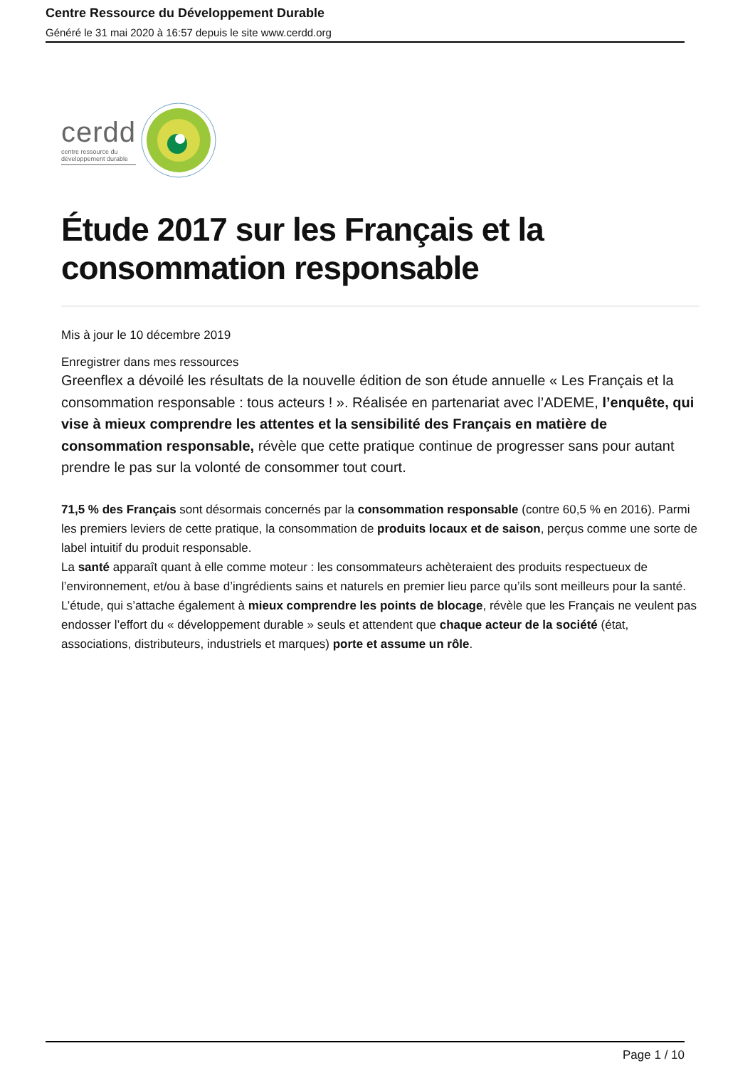Centre Ressource du Développement Durable
Généré le 31 mai 2020 à 16:57 depuis le site www.cerdd.org
cerdd
centre ressource du
développement durable
Étude 2017 sur les Français et la consommation responsable
Mis à jour le 10 décembre 2019
Enregistrer dans mes ressources
Greenflex a dévoilé les résultats de la nouvelle édition de son étude annuelle « Les Français et la consommation responsable : tous acteurs ! ». Réalisée en partenariat avec l’ADEME, l’enquête, qui vise à mieux comprendre les attentes et la sensibilité des Français en matière de consommation responsable, révèle que cette pratique continue de progresser sans pour autant prendre le pas sur la volonté de consommer tout court.
71,5 % des Français sont désormais concernés par la consommation responsable (contre 60,5 % en 2016). Parmi les premiers leviers de cette pratique, la consommation de produits locaux et de saison, perçus comme une sorte de label intuitif du produit responsable.
La santé apparaît quant à elle comme moteur : les consommateurs achèteraient des produits respectueux de l’environnement, et/ou à base d’ingrédients sains et naturels en premier lieu parce qu’ils sont meilleurs pour la santé.
L’étude, qui s’attache également à mieux comprendre les points de blocage, révèle que les Français ne veulent pas endosser l’effort du « développement durable » seuls et attendent que chaque acteur de la société (état, associations, distributeurs, industriels et marques) porte et assume un rôle.
Page 1 / 10